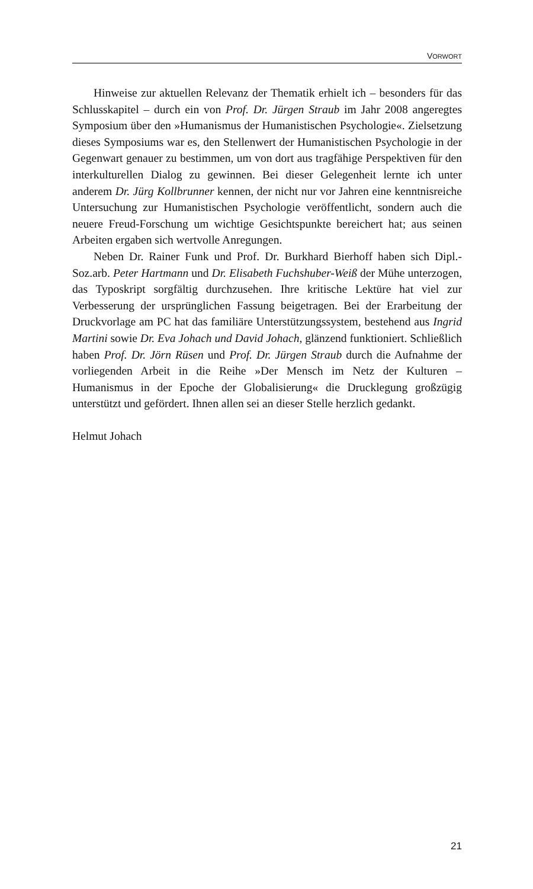VORWORT
Hinweise zur aktuellen Relevanz der Thematik erhielt ich – besonders für das Schlusskapitel – durch ein von Prof. Dr. Jürgen Straub im Jahr 2008 angeregtes Symposium über den »Humanismus der Humanistischen Psychologie«. Zielsetzung dieses Symposiums war es, den Stellenwert der Humanistischen Psychologie in der Gegenwart genauer zu bestimmen, um von dort aus tragfähige Perspektiven für den interkulturellen Dialog zu gewinnen. Bei dieser Gelegenheit lernte ich unter anderem Dr. Jürg Kollbrunner kennen, der nicht nur vor Jahren eine kenntnisreiche Untersuchung zur Humanistischen Psychologie veröffentlicht, sondern auch die neuere Freud-Forschung um wichtige Gesichtspunkte bereichert hat; aus seinen Arbeiten ergaben sich wertvolle Anregungen.
Neben Dr. Rainer Funk und Prof. Dr. Burkhard Bierhoff haben sich Dipl.-Soz.arb. Peter Hartmann und Dr. Elisabeth Fuchshuber-Weiß der Mühe unterzogen, das Typoskript sorgfältig durchzusehen. Ihre kritische Lektüre hat viel zur Verbesserung der ursprünglichen Fassung beigetragen. Bei der Erarbeitung der Druckvorlage am PC hat das familiäre Unterstützungssystem, bestehend aus Ingrid Martini sowie Dr. Eva Johach und David Johach, glänzend funktioniert. Schließlich haben Prof. Dr. Jörn Rüsen und Prof. Dr. Jürgen Straub durch die Aufnahme der vorliegenden Arbeit in die Reihe »Der Mensch im Netz der Kulturen – Humanismus in der Epoche der Globalisierung« die Drucklegung großzügig unterstützt und gefördert. Ihnen allen sei an dieser Stelle herzlich gedankt.
Helmut Johach
21